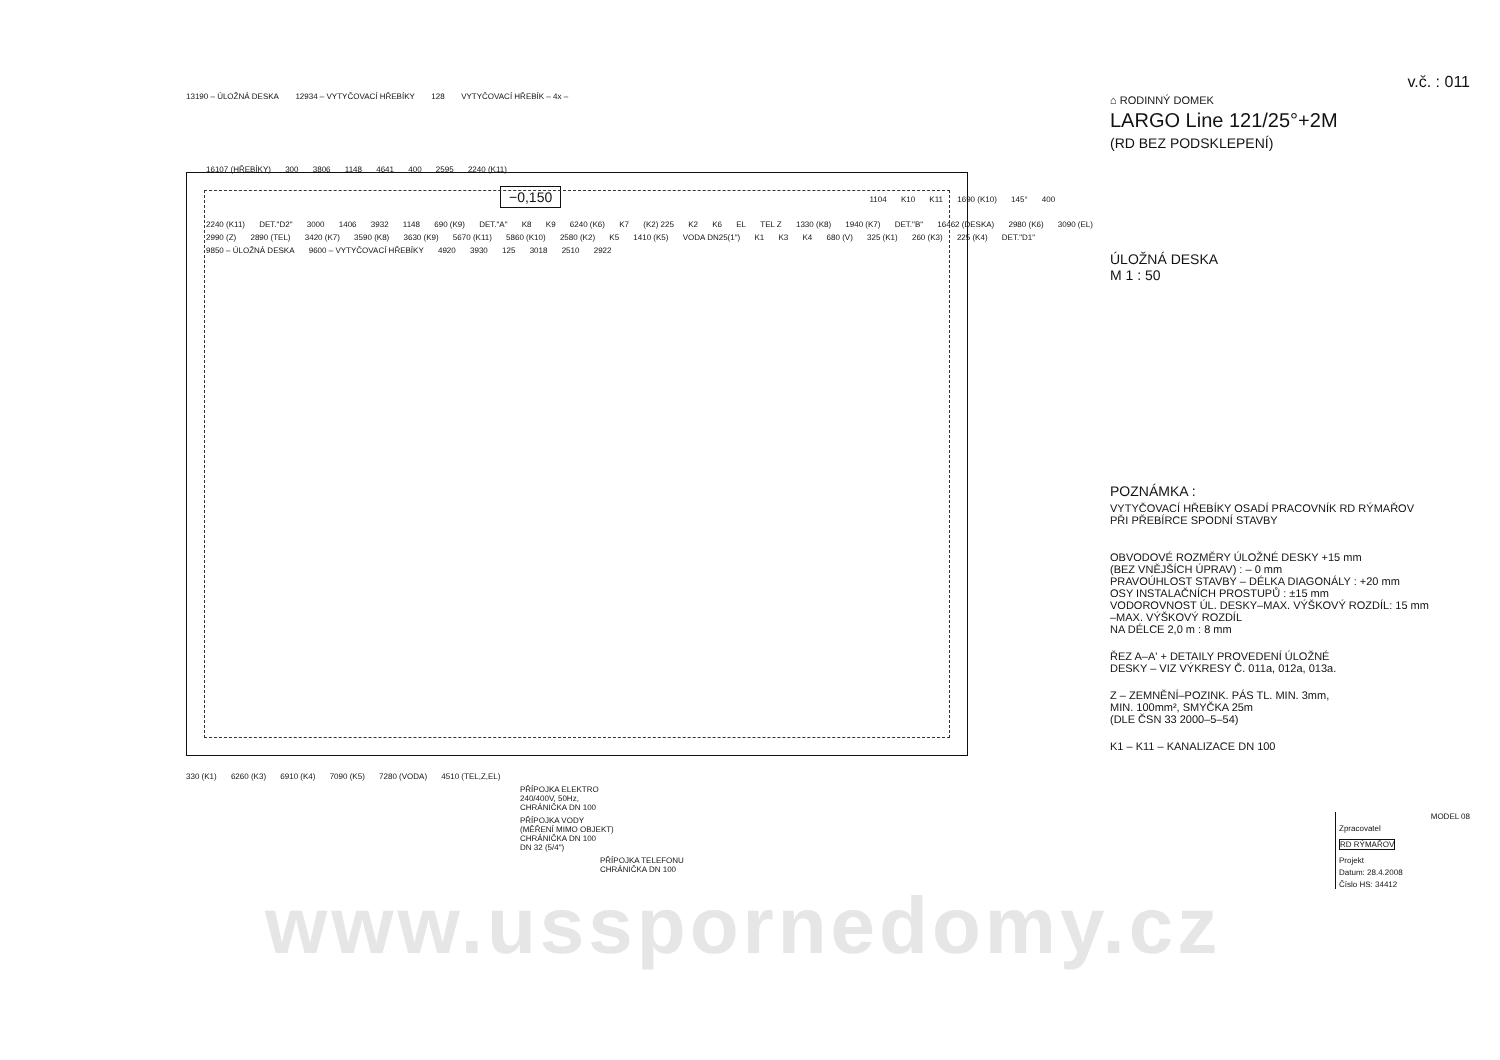13190 – ÚLOŽNÁ DESKA 12934 – VYTYČOVACÍ HŘEBÍKY 128 VYTYČOVACÍ HŘEBÍK – 4x –
16107 (HŘEBÍKY) 300 3806 1148 4641 400 2595 2240 (K11) −0,150 1104 K10 K11 1690 (K10) 145° 400 2240 (K11) DET."D2" 3000 1406 3932 1148 690 (K9) DET."A" K8 K9 6240 (K6) K7 (K2) 225 K2 K6 EL TEL Z 1330 (K8) 1940 (K7) DET."B" 16462 (DESKA) 2980 (K6) 3090 (EL) 2990 (Z) 2890 (TEL) 3420 (K7) 3590 (K8) 3630 (K9) 5670 (K11) 5860 (K10) 2580 (K2) K5 1410 (K5) VODA DN25(1") K1 K3 K4 680 (V) 325 (K1) 260 (K3) 225 (K4) DET."D1" 9850 – ÚLOŽNÁ DESKA 9600 – VYTYČOVACÍ HŘEBÍKY 4920 3930 125 3018 2510 2922
330 (K1) 6260 (K3) 6910 (K4) 7090 (K5) 7280 (VODA) 4510 (TEL,Z,EL)
PŘÍPOJKA ELEKTRO
240/400V, 50Hz,
CHRÁNIČKA DN 100
PŘÍPOJKA VODY
(MĚŘENÍ MIMO OBJEKT)
CHRÁNIČKA DN 100
DN 32 (5/4")
PŘÍPOJKA TELEFONU
CHRÁNIČKA DN 100
www.usspornedomy.cz
v.č. : 011
⌂ RODINNÝ DOMEK
LARGO Line 121/25°+2M
(RD BEZ PODSKLEPENÍ)
ÚLOŽNÁ DESKA
M 1 : 50
POZNÁMKA :
VYTYČOVACÍ HŘEBÍKY OSADÍ PRACOVNÍK RD RÝMAŘOV
PŘI PŘEBÍRCE SPODNÍ STAVBY
OBVODOVÉ ROZMĚRY ÚLOŽNÉ DESKY +15 mm
(BEZ VNĚJŠÍCH ÚPRAV) : – 0 mm
PRAVOÚHLOST STAVBY – DÉLKA DIAGONÁLY : +20 mm
OSY INSTALAČNÍCH PROSTUPŮ : ±15 mm
VODOROVNOST ÚL. DESKY–MAX. VÝŠKOVÝ ROZDÍL: 15 mm
–MAX. VÝŠKOVÝ ROZDÍL
NA DÉLCE 2,0 m : 8 mm
ŘEZ A–A' + DETAILY PROVEDENÍ ÚLOŽNÉ
DESKY – VIZ VÝKRESY Č. 011a, 012a, 013a.
Z – ZEMNĚNÍ–POZINK. PÁS TL. MIN. 3mm,
MIN. 100mm², SMYČKA 25m
(DLE ČSN 33 2000–5–54)
K1 – K11 – KANALIZACE DN 100
MODEL 08
Zpracovatel
RD RÝMAŘOV
Projekt
Datum: 28.4.2008
Číslo HS: 34412